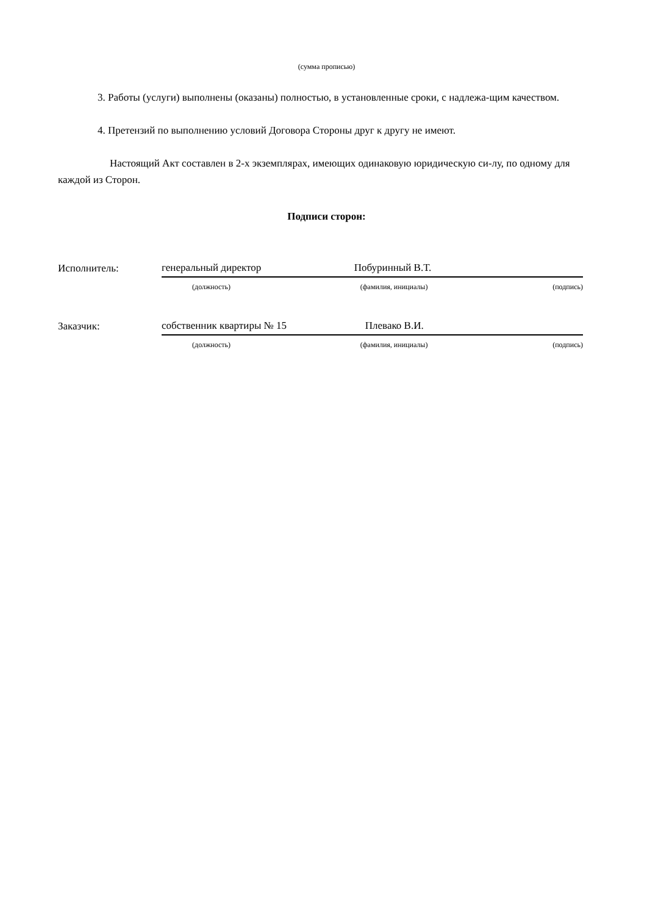(сумма прописью)
3. Работы (услуги) выполнены (оказаны) полностью, в установленные сроки, с надлежа-щим качеством.
4. Претензий по выполнению условий Договора Стороны друг к другу не имеют.
Настоящий Акт составлен в 2-х экземплярах, имеющих одинаковую юридическую си-лу, по одному для каждой из Сторон.
Подписи сторон:
| Исполнитель: | генеральный директор | Побуринный В.Т. | |
| | (должность) | (фамилия, инициалы) | (подпись) |
| Заказчик: | собственник квартиры № 15 | Плевако В.И. | |
| | (должность) | (фамилия, инициалы) | (подпись) |